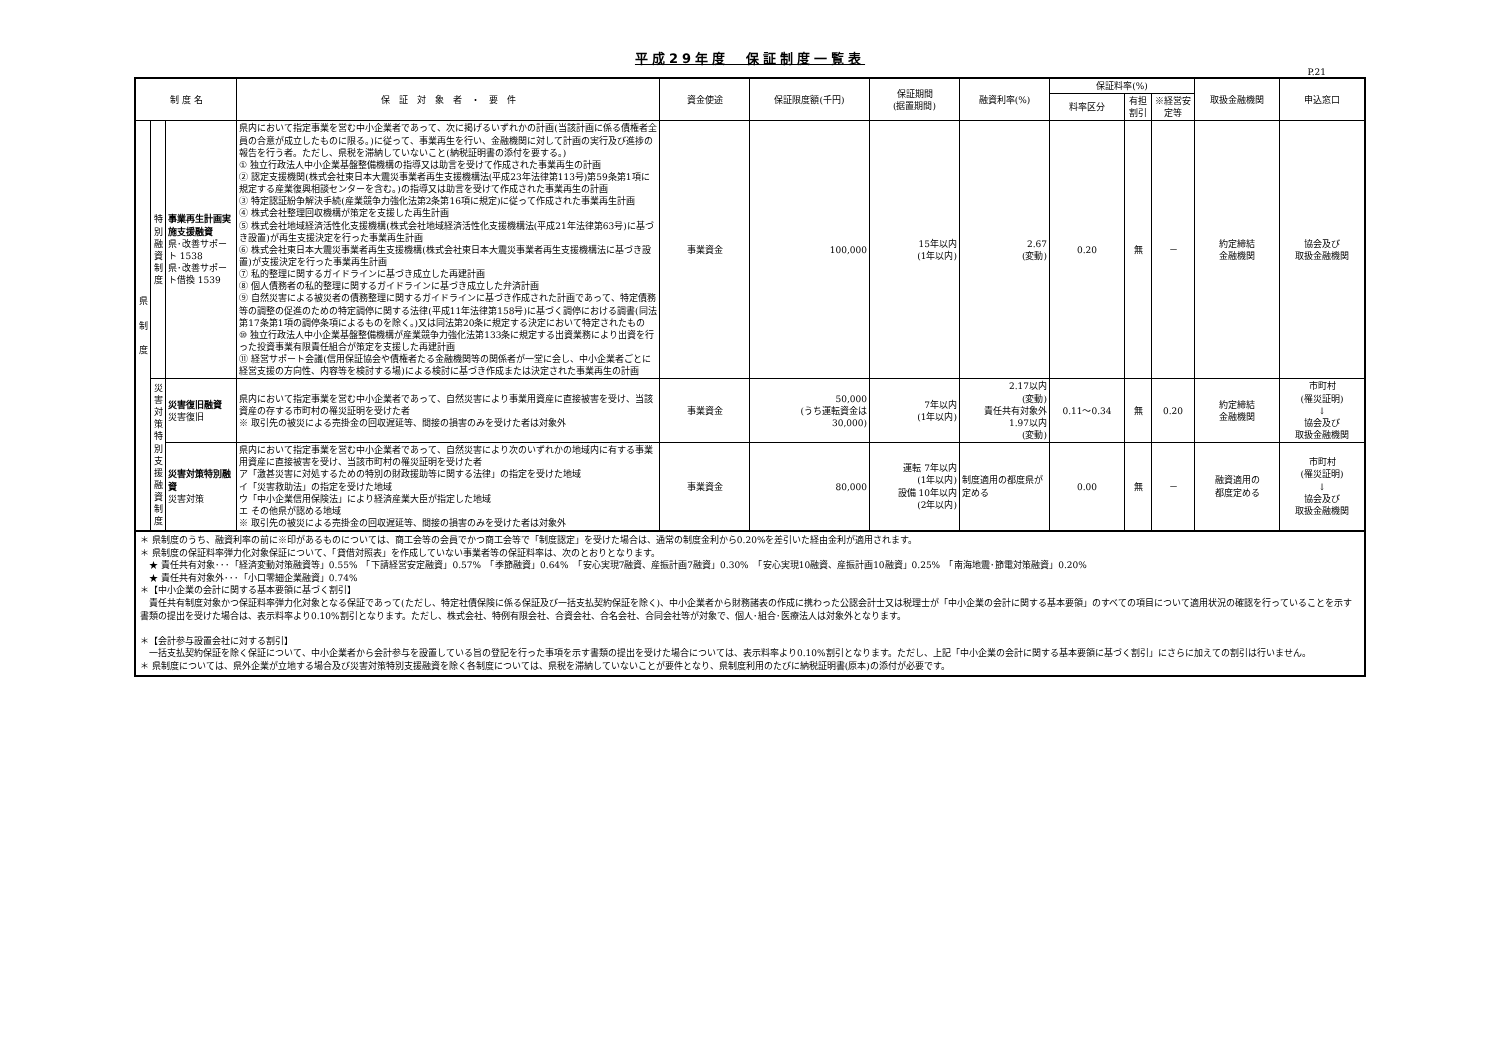平成29年度　保証制度一覧表
P.21
| 制 度 名 | | | 保 証 対 象 者 ・ 要 件 | 資金使途 | 保証限度額(千円) | 保証期間 (据置期間) | 融資利率(%) | 保証料率(%) | | | 取扱金融機関 | 申込窓口 |
| --- | --- | --- | --- | --- | --- | --- | --- | --- | --- | --- | --- | --- |
| | | | | | | | | 料率区分 | 有担割引 | ※経営安定等 | | |
| 県 制 度 | 特別融資制度 | 事業再生計画実施支援融資 県･改善サポート 1538 県･改善サポート借換 1539 | 県内において指定事業を営む中小企業者であって、次に掲げるいずれかの計画(当該計画に係る債権者全員の合意が成立したものに限る。)に従って、事業再生を行い、金融機関に対して計画の実行及び進捗の報告を行う者。ただし、県税を滞納していないこと(納税証明書の添付を要する。) ① 独立行政法人中小企業基盤整備機構の指導又は助言を受けて作成された事業再生の計画 ② 認定支援機関(株式会社東日本大震災事業者再生支援機構法(平成23年法律第113号)第59条第1項に規定する産業復興相談センターを含む。)の指導又は助言を受けて作成された事業再生の計画 ③ 特定認証紛争解決手続(産業競争力強化法第2条第16項に規定)に従って作成された事業再生計画 ④ 株式会社整理回収機構が策定を支援した再生計画 ⑤ 株式会社地域経済活性化支援機構(株式会社地域経済活性化支援機構法(平成21年法律第63号)に基づき設置)が再生支援決定を行った事業再生計画 ⑥ 株式会社東日本大震災事業者再生支援機構(株式会社東日本大震災事業者再生支援機構法に基づき設置)が支援決定を行った事業再生計画 ⑦ 私的整理に関するガイドラインに基づき成立した再建計画 ⑧ 個人債務者の私的整理に関するガイドラインに基づき成立した弁済計画 ⑨ 自然災害による被災者の債務整理に関するガイドラインに基づき作成された計画であって、特定債務等の調整の促進のための特定調停に関する法律(平成11年法律第158号)に基づく調停における調書(同法第17条第1項の調停条項によるものを除く。)又は同法第20条に規定する決定において特定されたもの ⑩ 独立行政法人中小企業基盤整備機構が産業競争力強化法第133条に規定する出資業務により出資を行った投資事業有限責任組合が策定を支援した再建計画 ⑪ 経営サポート会議(信用保証協会や債権者たる金融機関等の関係者が一堂に会し、中小企業者ごとに経営支援の方向性、内容等を検討する場)による検討に基づき作成または決定された事業再生の計画 | 事業資金 | 100,000 | 15年以内 (1年以内) | 2.67 (変動) | 0.20 | 無 | － | 約定締結 金融機関 | 協会及び 取扱金融機関 |
| | 災害対策特別支援融資制度 | 災害復旧融資 災害復旧 | 県内において指定事業を営む中小企業者であって、自然災害により事業用資産に直接被害を受け、当該資産の存する市町村の罹災証明を受けた者 ※ 取引先の被災による売掛金の回収遅延等、間接の損害のみを受けた者は対象外 | 事業資金 | 50,000 (うち運転資金は 30,000) | 7年以内 (1年以内) | 2.17以内 (変動) 責任共有対象外 1.97以内 (変動) | 0.11～0.34 | 無 | 0.20 | 約定締結 金融機関 | 市町村 (罹災証明) ↓ 協会及び 取扱金融機関 |
| | | 災害対策特別融資 災害対策 | 県内において指定事業を営む中小企業者であって、自然災害により次のいずれかの地域内に有する事業用資産に直接被害を受け、当該市町村の罹災証明を受けた者 ア「激甚災害に対処するための特別の財政援助等に関する法律」の指定を受けた地域 イ「災害救助法」の指定を受けた地域 ウ「中小企業信用保険法」により経済産業大臣が指定した地域 エ その他県が認める地域 ※ 取引先の被災による売掛金の回収遅延等、間接の損害のみを受けた者は対象外 | 事業資金 | 80,000 | 運転 7年以内 (1年以内) 設備 10年以内 (2年以内) | 制度適用の都度県が定める | 0.00 | 無 | － | 融資適用の 都度定める | 市町村 (罹災証明) ↓ 協会及び 取扱金融機関 |
＊ 県制度のうち、融資利率の前に※印があるものについては、商工会等の会員でかつ商工会等で「制度認定」を受けた場合は、通常の制度金利から0.20%を差引いた経由金利が適用されます。
＊ 県制度の保証料率弾力化対象保証について、「貸借対照表」を作成していない事業者等の保証料率は、次のとおりとなります。
　★ 責任共有対象･･･「経済変動対策融資等」0.55%　「下請経営安定融資」0.57%　「季節融資」0.64%　「安心実現7融資、産振計画7融資」0.30%　「安心実現10融資、産振計画10融資」0.25%　「南海地震･節電対策融資」0.20%
　★ 責任共有対象外･･･「小口零細企業融資」0.74%
＊【中小企業の会計に関する基本要領に基づく割引】
　責任共有制度対象かつ保証料率弾力化対象となる保証であって(ただし、特定社債保険に係る保証及び一括支払契約保証を除く)、中小企業者から財務諸表の作成に携わった公認会計士又は税理士が「中小企業の会計に関する基本要領」のすべての項目について適用状況の確認を行っていることを示す書類の提出を受けた場合は、表示料率より0.10%割引となります。ただし、株式会社、特例有限会社、合資会社、合名会社、合同会社等が対象で、個人･組合･医療法人は対象外となります。
＊【会計参与設置会社に対する割引】
　一括支払契約保証を除く保証について、中小企業者から会計参与を設置している旨の登記を行った事項を示す書類の提出を受けた場合については、表示料率より0.10%割引となります。ただし、上記「中小企業の会計に関する基本要領に基づく割引」にさらに加えての割引は行いません。
＊ 県制度については、県外企業が立地する場合及び災害対策特別支援融資を除く各制度については、県税を滞納していないことが要件となり、県制度利用のたびに納税証明書(原本)の添付が必要です。